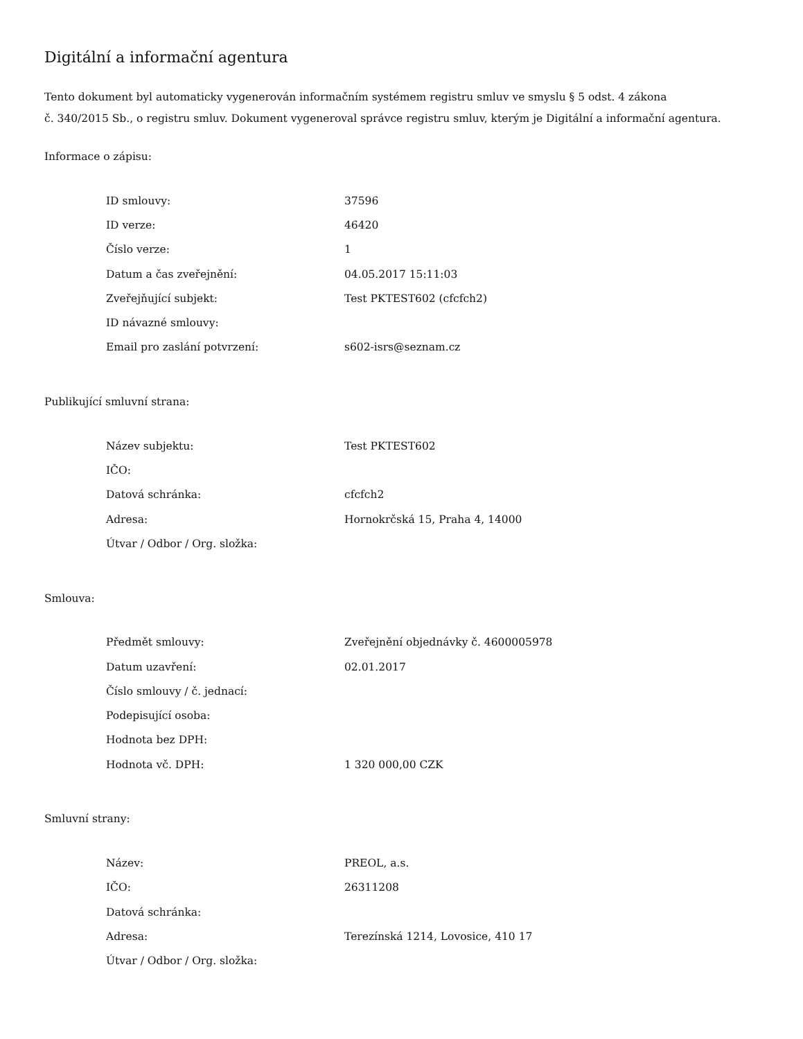Digitální a informační agentura
Tento dokument byl automaticky vygenerován informačním systémem registru smluv ve smyslu § 5 odst. 4 zákona
č. 340/2015 Sb., o registru smluv. Dokument vygeneroval správce registru smluv, kterým je Digitální a informační agentura.
Informace o zápisu:
| ID smlouvy: | 37596 |
| ID verze: | 46420 |
| Číslo verze: | 1 |
| Datum a čas zveřejnění: | 04.05.2017 15:11:03 |
| Zveřejňující subjekt: | Test PKTEST602 (cfcfch2) |
| ID návazné smlouvy: | |
| Email pro zaslání potvrzení: | s602-isrs@seznam.cz |
Publikující smluvní strana:
| Název subjektu: | Test PKTEST602 |
| IČO: | |
| Datová schránka: | cfcfch2 |
| Adresa: | Hornokrčská 15, Praha 4, 14000 |
| Útvar / Odbor / Org. složka: | |
Smlouva:
| Předmět smlouvy: | Zveřejnění objednávky č. 4600005978 |
| Datum uzavření: | 02.01.2017 |
| Číslo smlouvy / č. jednací: | |
| Podepisující osoba: | |
| Hodnota bez DPH: | |
| Hodnota vč. DPH: | 1 320 000,00 CZK |
Smluvní strany:
| Název: | PREOL, a.s. |
| IČO: | 26311208 |
| Datová schránka: | |
| Adresa: | Terezínská 1214, Lovosice, 410 17 |
| Útvar / Odbor / Org. složka: | |